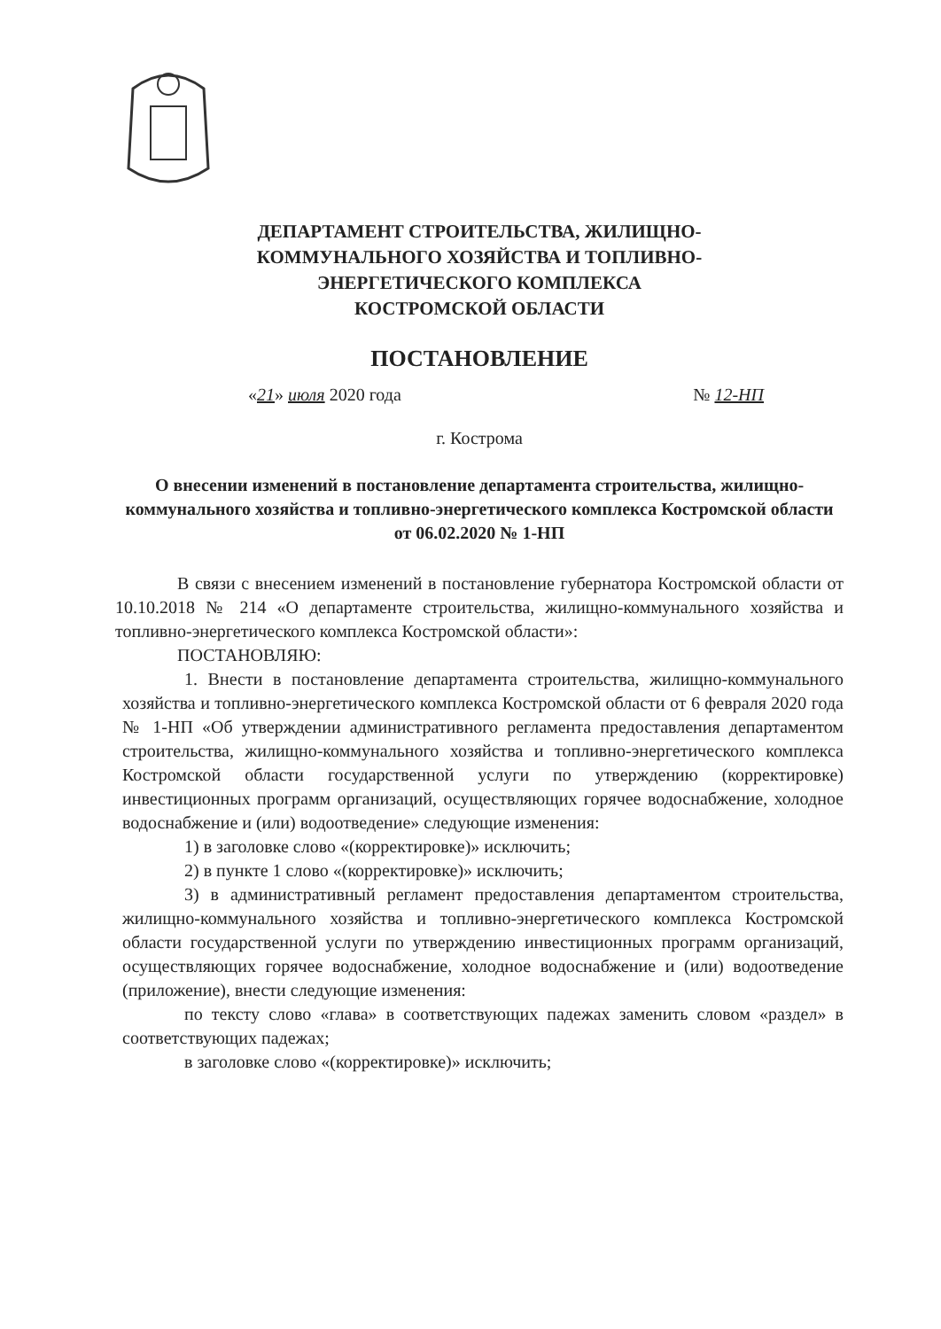ДЕПАРТАМЕНТ СТРОИТЕЛЬСТВА, ЖИЛИЩНО-
КОММУНАЛЬНОГО ХОЗЯЙСТВА И ТОПЛИВНО-
ЭНЕРГЕТИЧЕСКОГО КОМПЛЕКСА
КОСТРОМСКОЙ ОБЛАСТИ
ПОСТАНОВЛЕНИЕ
«21» июля 2020 года № 12-НП
г. Кострома
О внесении изменений в постановление департамента строительства, жилищно-коммунального хозяйства и топливно-энергетического комплекса Костромской области от 06.02.2020 № 1-НП
В связи с внесением изменений в постановление губернатора Костромской области от 10.10.2018 № 214 «О департаменте строительства, жилищно-коммунального хозяйства и топливно-энергетического комплекса Костромской области»:
ПОСТАНОВЛЯЮ:
1. Внести в постановление департамента строительства, жилищно-коммунального хозяйства и топливно-энергетического комплекса Костромской области от 6 февраля 2020 года № 1-НП «Об утверждении административного регламента предоставления департаментом строительства, жилищно-коммунального хозяйства и топливно-энергетического комплекса Костромской области государственной услуги по утверждению (корректировке) инвестиционных программ организаций, осуществляющих горячее водоснабжение, холодное водоснабжение и (или) водоотведение» следующие изменения:
1) в заголовке слово «(корректировке)» исключить;
2) в пункте 1 слово «(корректировке)» исключить;
3) в административный регламент предоставления департаментом строительства, жилищно-коммунального хозяйства и топливно-энергетического комплекса Костромской области государственной услуги по утверждению инвестиционных программ организаций, осуществляющих горячее водоснабжение, холодное водоснабжение и (или) водоотведение (приложение), внести следующие изменения:
по тексту слово «глава» в соответствующих падежах заменить словом «раздел» в соответствующих падежах;
в заголовке слово «(корректировке)» исключить;